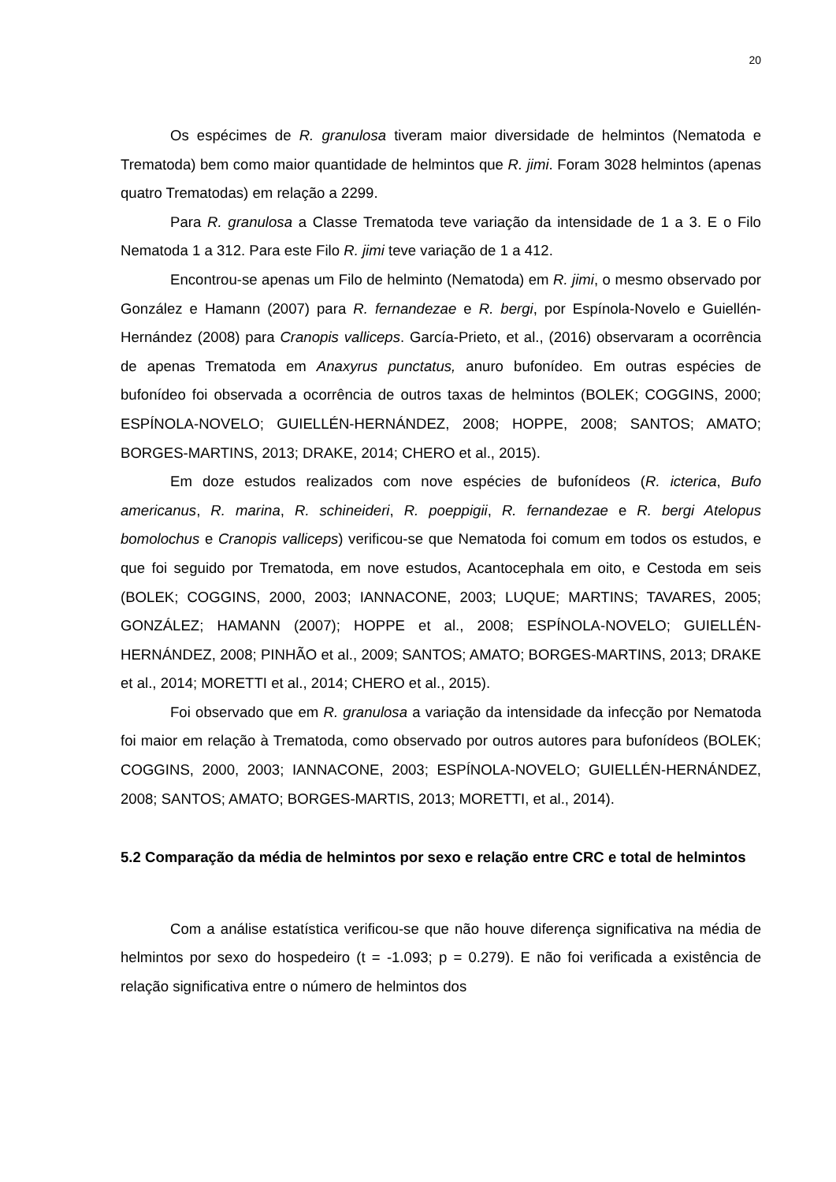20
Os espécimes de R. granulosa tiveram maior diversidade de helmintos (Nematoda e Trematoda) bem como maior quantidade de helmintos que R. jimi. Foram 3028 helmintos (apenas quatro Trematodas) em relação a 2299.
Para R. granulosa a Classe Trematoda teve variação da intensidade de 1 a 3. E o Filo Nematoda 1 a 312. Para este Filo R. jimi teve variação de 1 a 412.
Encontrou-se apenas um Filo de helminto (Nematoda) em R. jimi, o mesmo observado por González e Hamann (2007) para R. fernandezae e R. bergi, por Espínola-Novelo e Guiellén-Hernández (2008) para Cranopis valliceps. García-Prieto, et al., (2016) observaram a ocorrência de apenas Trematoda em Anaxyrus punctatus, anuro bufonídeo. Em outras espécies de bufonídeo foi observada a ocorrência de outros taxas de helmintos (BOLEK; COGGINS, 2000; ESPÍNOLA-NOVELO; GUIELLÉN-HERNÁNDEZ, 2008; HOPPE, 2008; SANTOS; AMATO; BORGES-MARTINS, 2013; DRAKE, 2014; CHERO et al., 2015).
Em doze estudos realizados com nove espécies de bufonídeos (R. icterica, Bufo americanus, R. marina, R. schineideri, R. poeppigii, R. fernandezae e R. bergi Atelopus bomolochus e Cranopis valliceps) verificou-se que Nematoda foi comum em todos os estudos, e que foi seguido por Trematoda, em nove estudos, Acantocephala em oito, e Cestoda em seis (BOLEK; COGGINS, 2000, 2003; IANNACONE, 2003; LUQUE; MARTINS; TAVARES, 2005; GONZÁLEZ; HAMANN (2007); HOPPE et al., 2008; ESPÍNOLA-NOVELO; GUIELLÉN-HERNÁNDEZ, 2008; PINHÃO et al., 2009; SANTOS; AMATO; BORGES-MARTINS, 2013; DRAKE et al., 2014; MORETTI et al., 2014; CHERO et al., 2015).
Foi observado que em R. granulosa a variação da intensidade da infecção por Nematoda foi maior em relação à Trematoda, como observado por outros autores para bufonídeos (BOLEK; COGGINS, 2000, 2003; IANNACONE, 2003; ESPÍNOLA-NOVELO; GUIELLÉN-HERNÁNDEZ, 2008; SANTOS; AMATO; BORGES-MARTIS, 2013; MORETTI, et al., 2014).
5.2 Comparação da média de helmintos por sexo e relação entre CRC e total de helmintos
Com a análise estatística verificou-se que não houve diferença significativa na média de helmintos por sexo do hospedeiro (t = -1.093; p = 0.279). E não foi verificada a existência de relação significativa entre o número de helmintos dos